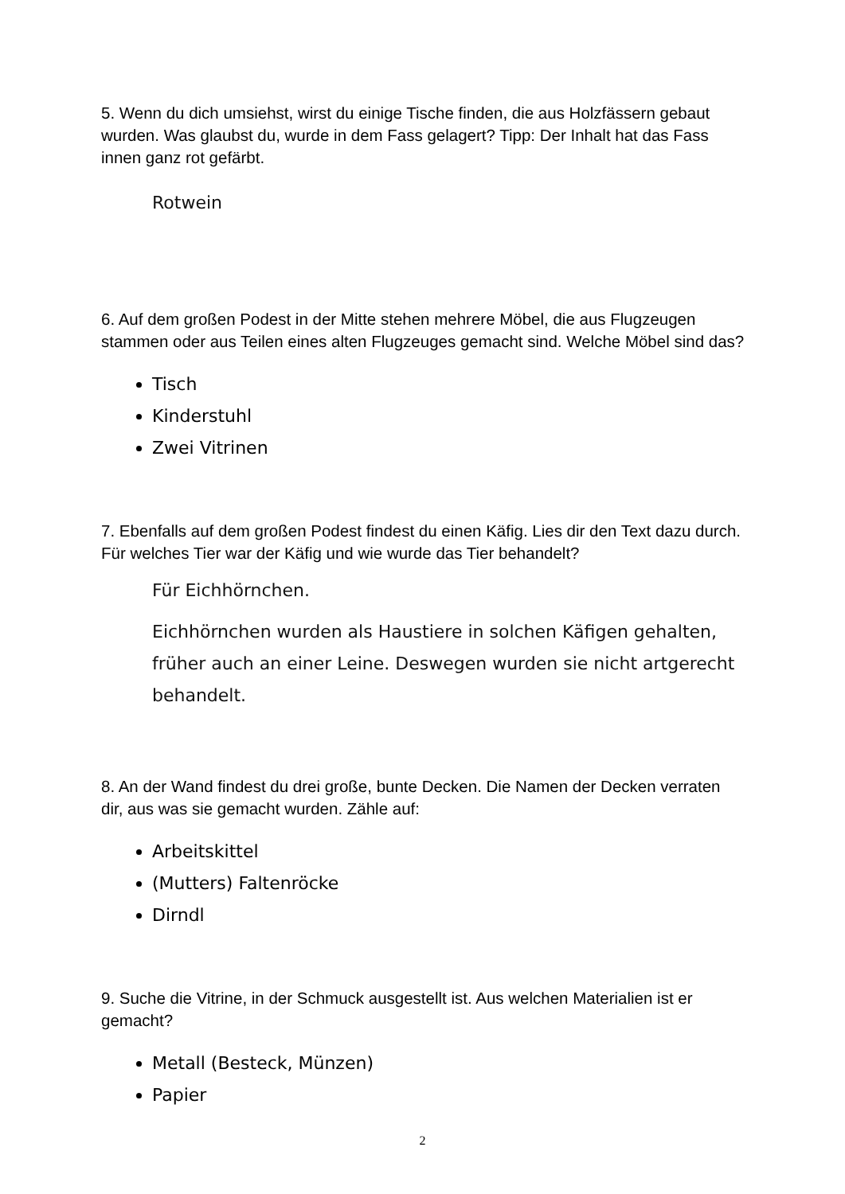5. Wenn du dich umsiehst, wirst du einige Tische finden, die aus Holzfässern gebaut wurden. Was glaubst du, wurde in dem Fass gelagert? Tipp: Der Inhalt hat das Fass innen ganz rot gefärbt.
Rotwein
6. Auf dem großen Podest in der Mitte stehen mehrere Möbel, die aus Flugzeugen stammen oder aus Teilen eines alten Flugzeuges gemacht sind. Welche Möbel sind das?
Tisch
Kinderstuhl
Zwei Vitrinen
7. Ebenfalls auf dem großen Podest findest du einen Käfig. Lies dir den Text dazu durch. Für welches Tier war der Käfig und wie wurde das Tier behandelt?
Für Eichhörnchen.
Eichhörnchen wurden als Haustiere in solchen Käfigen gehalten, früher auch an einer Leine. Deswegen wurden sie nicht artgerecht behandelt.
8. An der Wand findest du drei große, bunte Decken. Die Namen der Decken verraten dir, aus was sie gemacht wurden. Zähle auf:
Arbeitskittel
(Mutters) Faltenröcke
Dirndl
9. Suche die Vitrine, in der Schmuck ausgestellt ist. Aus welchen Materialien ist er gemacht?
Metall (Besteck, Münzen)
Papier
2